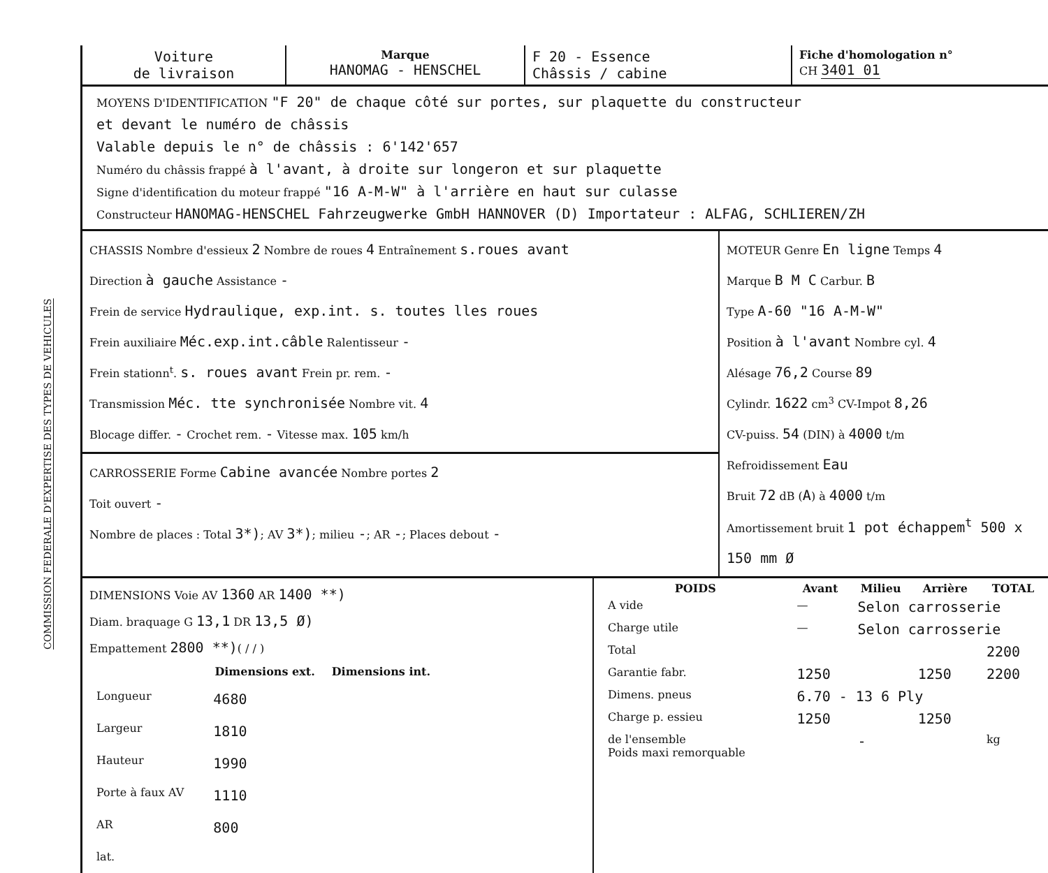COMMISSION FEDERALE D'EXPERTISE DES TYPES DE VEHICULES
| Voiture de livraison | Marque HANOMAG - HENSCHEL | F 20 - Essence Châssis / cabine | Fiche d'homologation n° CH 3401 01 |
MOYENS D'IDENTIFICATION "F 20" de chaque côté sur portes, sur plaquette du constructeur
et devant le numéro de châssis
Valable depuis le n° de châssis : 6'142'657
Numéro du châssis frappé à l'avant, à droite sur longeron et sur plaquette
Signe d'identification du moteur frappé "16 A-M-W" à l'arrière en haut sur culasse
Constructeur HANOMAG-HENSCHEL Fahrzeugwerke GmbH HANNOVER (D) Importateur : ALFAG, SCHLIEREN/ZH
| CHASSIS Nombre d'essieux 2 Nombre de roues 4 Entraînement s.roues avant Direction à gauche Assistance - Frein de service Hydraulique, exp.int. s. toutes lles roues Frein auxiliaire Méc.exp.int.câble Ralentisseur - Frein stationn<sup>t</sup>. s. roues avant Frein pr. rem. - Transmission Méc. tte synchronisée Nombre vit. 4 Blocage differ. - Crochet rem. - Vitesse max. 105 km/h CARROSSERIE Forme Cabine avancée Nombre portes 2 Toit ouvert - Nombre de places : Total 3*) ; AV 3*) ; milieu - ; AR - ; Places debout - | MOTEUR Genre En ligne Temps 4 Marque B M C Carbur. B Type A-60 "16 A-M-W" Position à l'avant Nombre cyl. 4 Alésage 76,2 Course 89 Cylindr. 1622 cm<sup>3</sup> CV-Impot 8,26 CV-puiss. 54 (DIN) à 4000 t/m Refroidissement Eau Bruit 72 dB ( A ) à 4000 t/m Amortissement bruit 1 pot échappem<sup>t</sup> 500 x 150 mm Ø |
| DIMENSIONS Voie AV 1360 AR 1400 **) Diam. braquage G 13,1 DR 13,5 Ø) Empattement 2800 **) ( / / ) / / Dimensions ext. / Dimensions int. / / --- / --- / --- / / Longueur / 4680 / / / Largeur / 1810 / / / Hauteur / 1990 / / / Porte à faux AV / 1110 / / / AR / 800 / / / lat. / / / | / POIDS / Avant / Milieu / Arrière / TOTAL / / --- / --- / --- / --- / --- / / A vide / — / Selon carrosserie / / / / Charge utile / — / Selon carrosserie / / / / Total / / / / 2200 / / Garantie fabr. / 1250 / / 1250 / 2200 / / Dimens. pneus / 6.70 - 13 6 Ply / / / / / Charge p. essieu / 1250 / / 1250 / / / de l'ensemble Poids maxi remorquable / / - / / kg / |